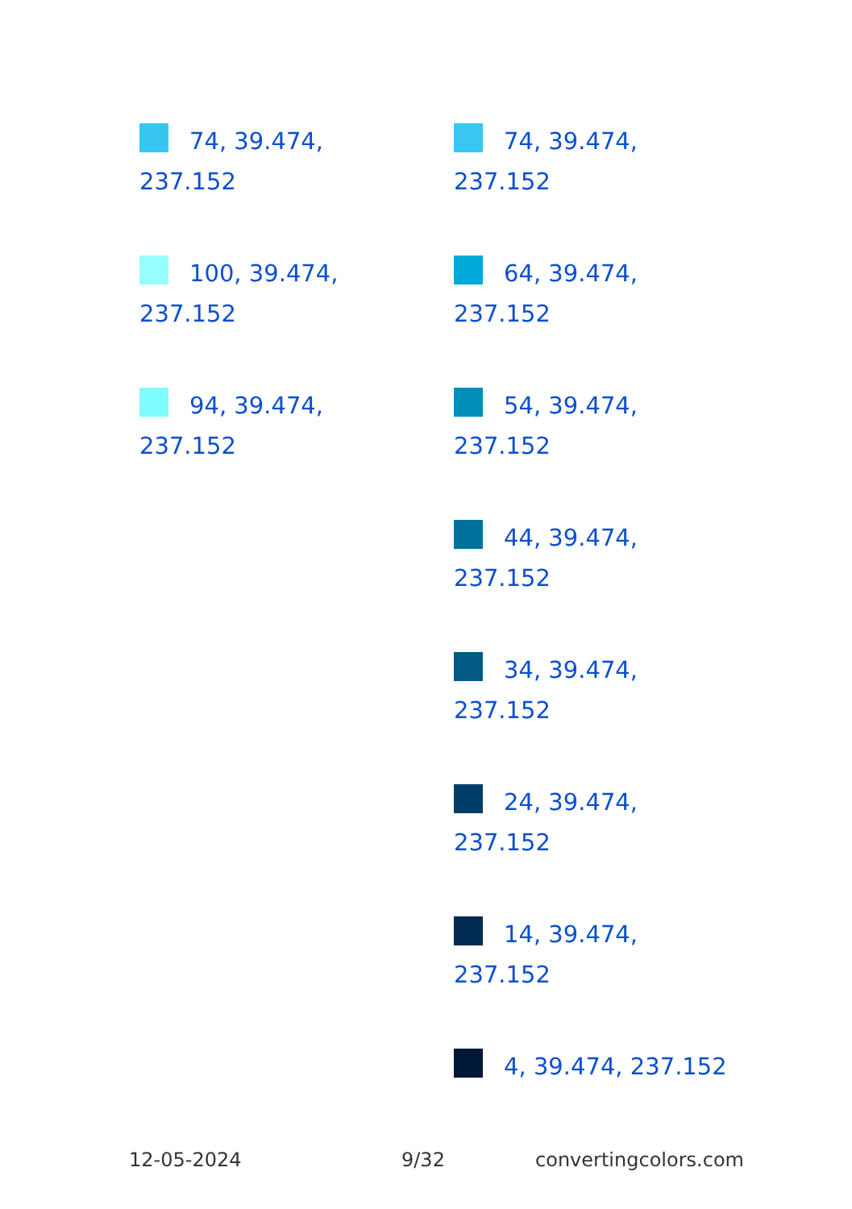74, 39.474, 237.152
100, 39.474, 237.152
94, 39.474, 237.152
74, 39.474, 237.152
64, 39.474, 237.152
54, 39.474, 237.152
44, 39.474, 237.152
34, 39.474, 237.152
24, 39.474, 237.152
14, 39.474, 237.152
4, 39.474, 237.152
12-05-2024 9/32 convertingcolors.com